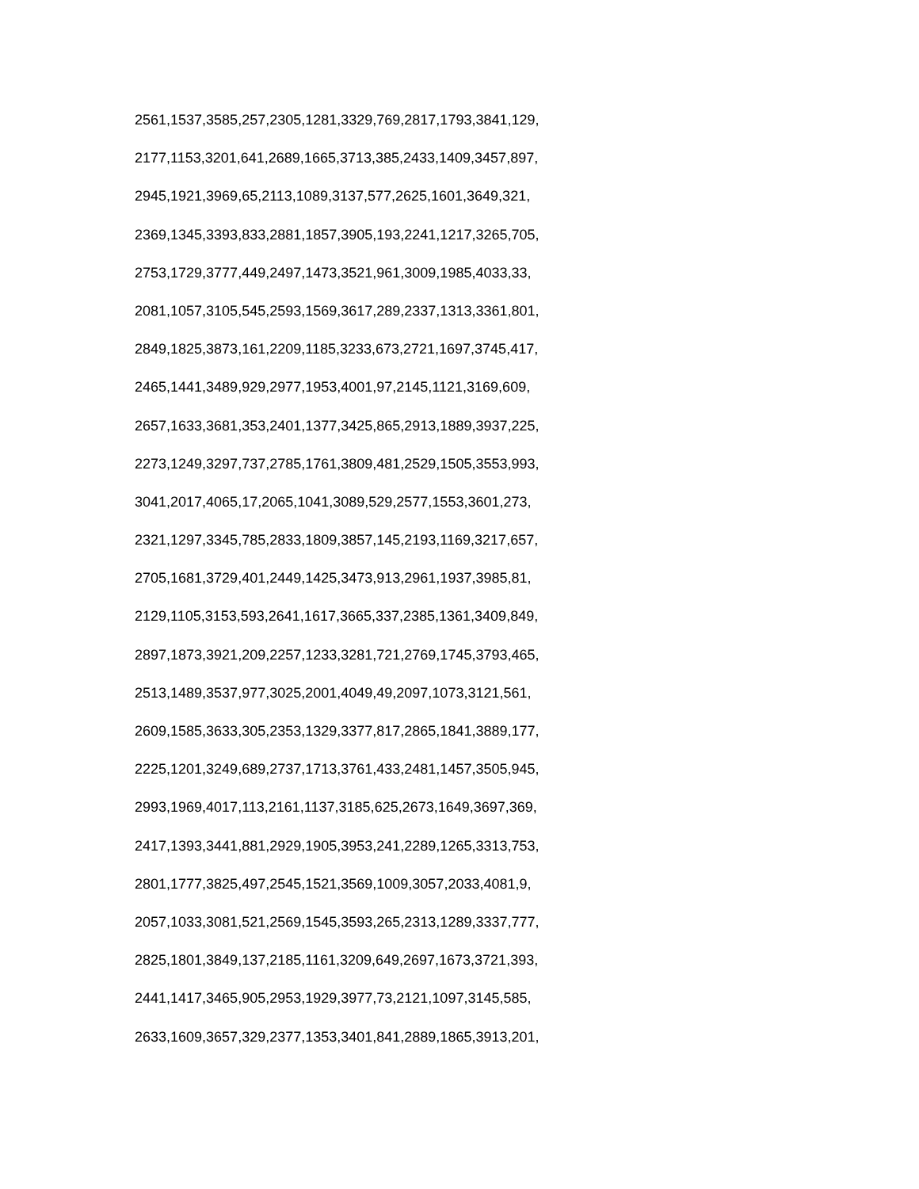2561,1537,3585,257,2305,1281,3329,769,2817,1793,3841,129,
2177,1153,3201,641,2689,1665,3713,385,2433,1409,3457,897,
2945,1921,3969,65,2113,1089,3137,577,2625,1601,3649,321,
2369,1345,3393,833,2881,1857,3905,193,2241,1217,3265,705,
2753,1729,3777,449,2497,1473,3521,961,3009,1985,4033,33,
2081,1057,3105,545,2593,1569,3617,289,2337,1313,3361,801,
2849,1825,3873,161,2209,1185,3233,673,2721,1697,3745,417,
2465,1441,3489,929,2977,1953,4001,97,2145,1121,3169,609,
2657,1633,3681,353,2401,1377,3425,865,2913,1889,3937,225,
2273,1249,3297,737,2785,1761,3809,481,2529,1505,3553,993,
3041,2017,4065,17,2065,1041,3089,529,2577,1553,3601,273,
2321,1297,3345,785,2833,1809,3857,145,2193,1169,3217,657,
2705,1681,3729,401,2449,1425,3473,913,2961,1937,3985,81,
2129,1105,3153,593,2641,1617,3665,337,2385,1361,3409,849,
2897,1873,3921,209,2257,1233,3281,721,2769,1745,3793,465,
2513,1489,3537,977,3025,2001,4049,49,2097,1073,3121,561,
2609,1585,3633,305,2353,1329,3377,817,2865,1841,3889,177,
2225,1201,3249,689,2737,1713,3761,433,2481,1457,3505,945,
2993,1969,4017,113,2161,1137,3185,625,2673,1649,3697,369,
2417,1393,3441,881,2929,1905,3953,241,2289,1265,3313,753,
2801,1777,3825,497,2545,1521,3569,1009,3057,2033,4081,9,
2057,1033,3081,521,2569,1545,3593,265,2313,1289,3337,777,
2825,1801,3849,137,2185,1161,3209,649,2697,1673,3721,393,
2441,1417,3465,905,2953,1929,3977,73,2121,1097,3145,585,
2633,1609,3657,329,2377,1353,3401,841,2889,1865,3913,201,